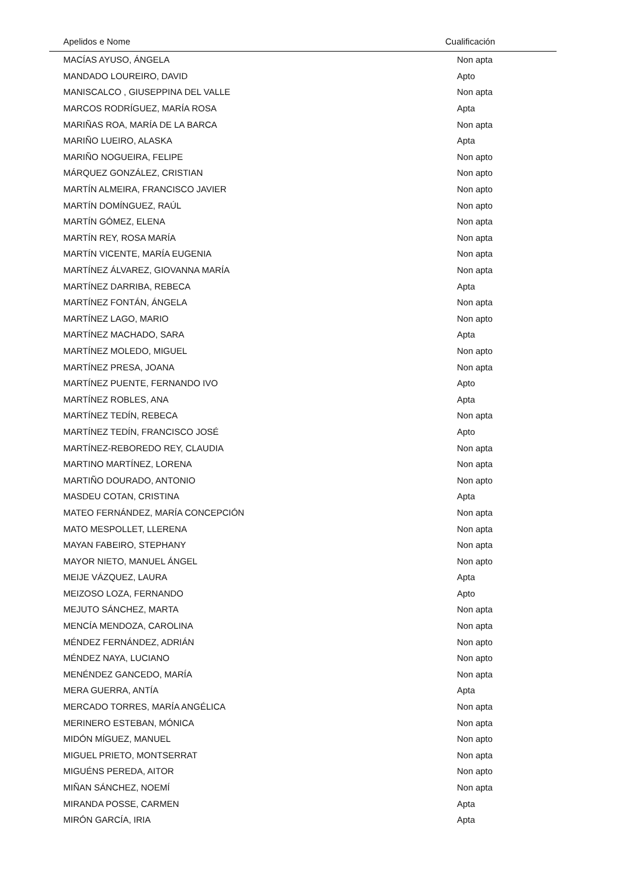| Apelidos e Nome | Cualificación |
| --- | --- |
| MACÍAS AYUSO, ÁNGELA | Non apta |
| MANDADO LOUREIRO, DAVID | Apto |
| MANISCALCO , GIUSEPPINA DEL VALLE | Non apta |
| MARCOS RODRÍGUEZ, MARÍA ROSA | Apta |
| MARIÑAS ROA, MARÍA DE LA BARCA | Non apta |
| MARIÑO LUEIRO, ALASKA | Apta |
| MARIÑO NOGUEIRA, FELIPE | Non apto |
| MÁRQUEZ GONZÁLEZ, CRISTIAN | Non apto |
| MARTÍN ALMEIRA, FRANCISCO JAVIER | Non apto |
| MARTÍN DOMÍNGUEZ, RAÚL | Non apto |
| MARTÍN GÓMEZ, ELENA | Non apta |
| MARTÍN REY, ROSA MARÍA | Non apta |
| MARTÍN VICENTE, MARÍA EUGENIA | Non apta |
| MARTÍNEZ ÁLVAREZ, GIOVANNA MARÍA | Non apta |
| MARTÍNEZ DARRIBA, REBECA | Apta |
| MARTÍNEZ FONTÁN, ÁNGELA | Non apta |
| MARTÍNEZ LAGO, MARIO | Non apto |
| MARTÍNEZ MACHADO, SARA | Apta |
| MARTÍNEZ MOLEDO, MIGUEL | Non apto |
| MARTÍNEZ PRESA, JOANA | Non apta |
| MARTÍNEZ PUENTE, FERNANDO IVO | Apto |
| MARTÍNEZ ROBLES, ANA | Apta |
| MARTÍNEZ TEDÍN, REBECA | Non apta |
| MARTÍNEZ TEDÍN, FRANCISCO JOSÉ | Apto |
| MARTÍNEZ-REBOREDO REY, CLAUDIA | Non apta |
| MARTINO MARTÍNEZ, LORENA | Non apta |
| MARTIÑO DOURADO, ANTONIO | Non apto |
| MASDEU COTAN, CRISTINA | Apta |
| MATEO FERNÁNDEZ, MARÍA CONCEPCIÓN | Non apta |
| MATO MESPOLLET, LLERENA | Non apta |
| MAYAN FABEIRO, STEPHANY | Non apta |
| MAYOR NIETO, MANUEL ÁNGEL | Non apto |
| MEIJE VÁZQUEZ, LAURA | Apta |
| MEIZOSO LOZA, FERNANDO | Apto |
| MEJUTO SÁNCHEZ, MARTA | Non apta |
| MENCÍA MENDOZA, CAROLINA | Non apta |
| MÉNDEZ FERNÁNDEZ, ADRIÁN | Non apto |
| MÉNDEZ NAYA, LUCIANO | Non apto |
| MENÉNDEZ GANCEDO, MARÍA | Non apta |
| MERA GUERRA, ANTÍA | Apta |
| MERCADO TORRES, MARÍA ANGÉLICA | Non apta |
| MERINERO ESTEBAN, MÓNICA | Non apta |
| MIDÓN MÍGUEZ, MANUEL | Non apto |
| MIGUEL PRIETO, MONTSERRAT | Non apta |
| MIGUÉNS PEREDA, AITOR | Non apto |
| MIÑAN SÁNCHEZ, NOEMÍ | Non apta |
| MIRANDA POSSE, CARMEN | Apta |
| MIRÓN GARCÍA, IRIA | Apta |